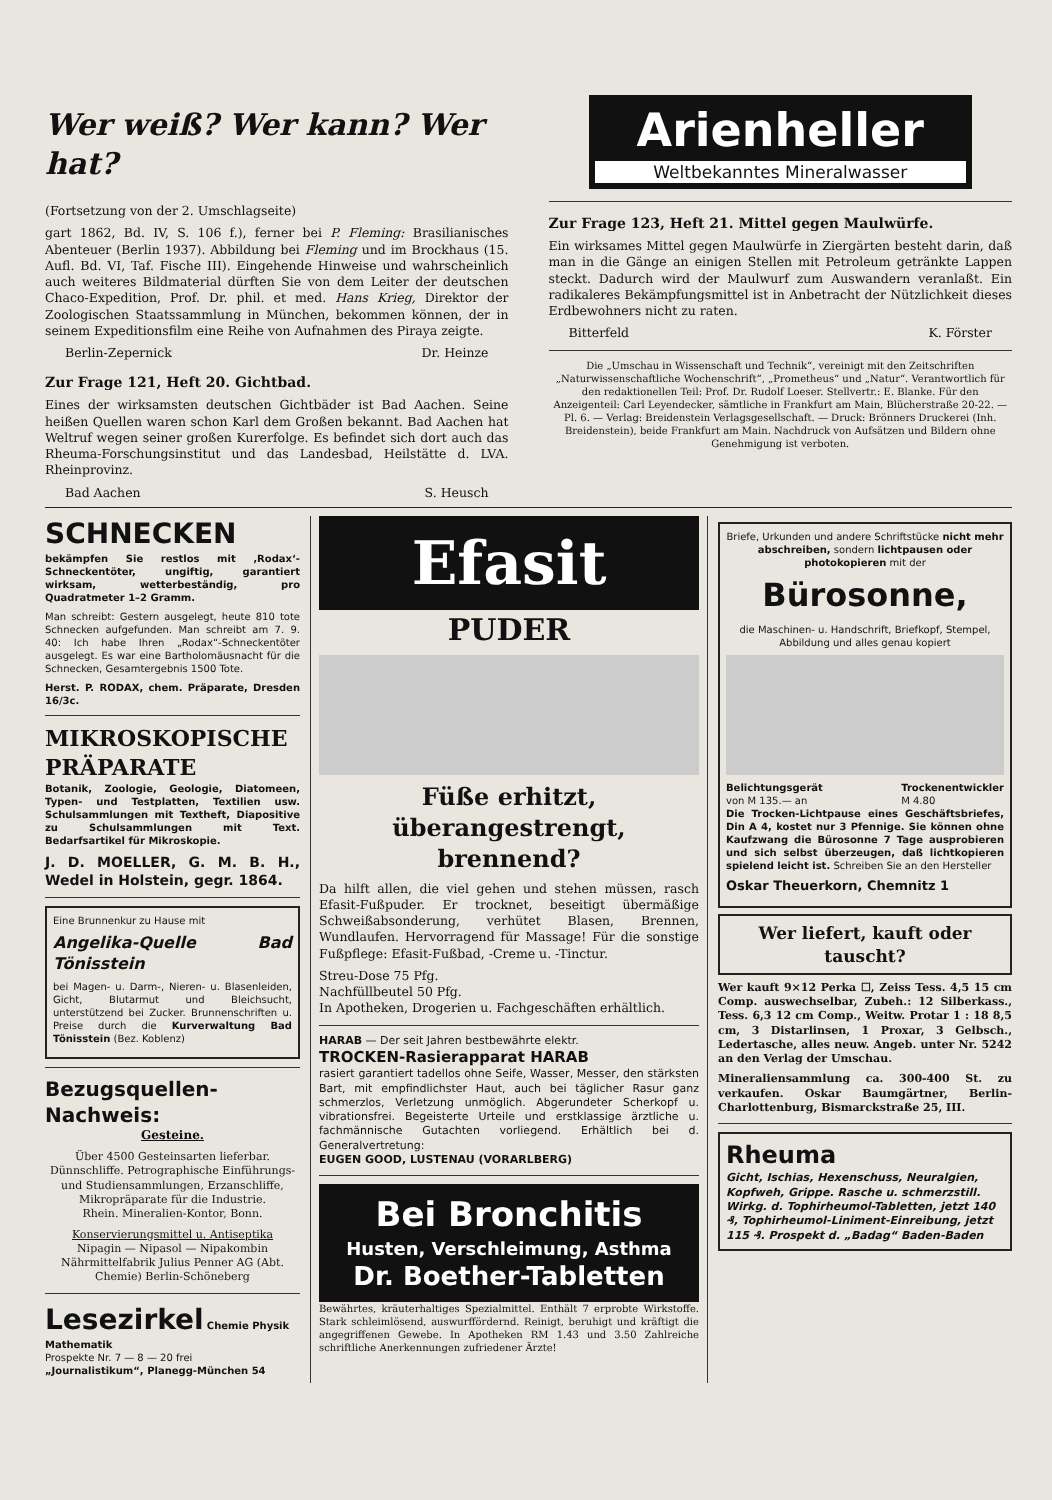Wer weiß? Wer kann? Wer hat?
(Fortsetzung von der 2. Umschlagseite)
gart 1862, Bd. IV, S. 106 f.), ferner bei P. Fleming: Brasilianisches Abenteuer (Berlin 1937). Abbildung bei Fleming und im Brockhaus (15. Aufl. Bd. VI, Taf. Fische III). Eingehende Hinweise und wahrscheinlich auch weiteres Bildmaterial dürften Sie von dem Leiter der deutschen Chaco-Expedition, Prof. Dr. phil. et med. Hans Krieg, Direktor der Zoologischen Staatssammlung in München, bekommen können, der in seinem Expeditionsfilm eine Reihe von Aufnahmen des Piraya zeigte.
Berlin-Zepernick Dr. Heinze
Zur Frage 121, Heft 20. Gichtbad.
Eines der wirksamsten deutschen Gichtbäder ist Bad Aachen. Seine heißen Quellen waren schon Karl dem Großen bekannt. Bad Aachen hat Weltruf wegen seiner großen Kurerfolge. Es befindet sich dort auch das Rheuma-Forschungsinstitut und das Landesbad, Heilstätte d. LVA. Rheinprovinz.
Bad Aachen S. Heusch
Arienheller
Weltbekanntes Mineralwasser
Zur Frage 123, Heft 21. Mittel gegen Maulwürfe.
Ein wirksames Mittel gegen Maulwürfe in Ziergärten besteht darin, daß man in die Gänge an einigen Stellen mit Petroleum getränkte Lappen steckt. Dadurch wird der Maulwurf zum Auswandern veranlaßt. Ein radikaleres Bekämpfungsmittel ist in Anbetracht der Nützlichkeit dieses Erdbewohners nicht zu raten.
Bitterfeld K. Förster
Die „Umschau in Wissenschaft und Technik“, vereinigt mit den Zeitschriften „Naturwissenschaftliche Wochenschrift“, „Prometheus“ und „Natur“. Verantwortlich für den redaktionellen Teil: Prof. Dr. Rudolf Loeser. Stellvertr.: E. Blanke. Für den Anzeigenteil: Carl Leyendecker, sämtliche in Frankfurt am Main, Blücherstraße 20-22. — Pl. 6. — Verlag: Breidenstein Verlagsgesellschaft. — Druck: Brönners Druckerei (Inh. Breidenstein), beide Frankfurt am Main. Nachdruck von Aufsätzen und Bildern ohne Genehmigung ist verboten.
SCHNECKEN
bekämpfen Sie restlos mit ‚Rodax‘-Schneckentöter, ungiftig, garantiert wirksam, wetterbeständig, pro Quadratmeter 1–2 Gramm.
Man schreibt: Gestern ausgelegt, heute 810 tote Schnecken aufgefunden. Man schreibt am 7. 9. 40: Ich habe Ihren „Rodax“-Schneckentöter ausgelegt. Es war eine Bartholomäusnacht für die Schnecken, Gesamtergebnis 1500 Tote.
Herst. P. RODAX, chem. Präparate, Dresden 16/3c.
MIKROSKOPISCHE PRÄPARATE
Botanik, Zoologie, Geologie, Diatomeen, Typen- und Testplatten, Textilien usw. Schulsammlungen mit Textheft, Diapositive zu Schulsammlungen mit Text. Bedarfsartikel für Mikroskopie.
J. D. MOELLER, G. M. B. H., Wedel in Holstein, gegr. 1864.
Eine Brunnenkur zu Hause mit
Angelika-Quelle Bad Tönisstein
bei Magen- u. Darm-, Nieren- u. Blasenleiden, Gicht, Blutarmut und Bleichsucht, unterstützend bei Zucker. Brunnenschriften u. Preise durch die Kurverwaltung Bad Tönisstein (Bez. Koblenz)
Bezugsquellen-Nachweis:
Gesteine.
Über 4500 Gesteinsarten lieferbar. Dünnschliffe. Petrographische Einführungs- und Studiensammlungen, Erzanschliffe, Mikropräparate für die Industrie.
Rhein. Mineralien-Kontor, Bonn.
Konservierungsmittel u. Antiseptika
Nipagin — Nipasol — Nipakombin Nährmittelfabrik Julius Penner AG (Abt. Chemie) Berlin-Schöneberg
Lesezirkel Chemie Physik Mathematik
Prospekte Nr. 7 — 8 — 20 frei
„Journalistikum“, Planegg-München 54
Efasit
PUDER
Füße erhitzt, überangestrengt, brennend?
Da hilft allen, die viel gehen und stehen müssen, rasch Efasit-Fußpuder. Er trocknet, beseitigt übermäßige Schweißabsonderung, verhütet Blasen, Brennen, Wundlaufen. Hervorragend für Massage! Für die sonstige Fußpflege: Efasit-Fußbad, -Creme u. -Tinctur.
Streu-Dose 75 Pfg.
Nachfüllbeutel 50 Pfg.
In Apotheken, Drogerien u. Fachgeschäften erhältlich.
HARAB — Der seit Jahren bestbewährte elektr.
TROCKEN-Rasierapparat HARAB
rasiert garantiert tadellos ohne Seife, Wasser, Messer, den stärksten Bart, mit empfindlichster Haut, auch bei täglicher Rasur ganz schmerzlos, Verletzung unmöglich. Abgerundeter Scherkopf u. vibrationsfrei. Begeisterte Urteile und erstklassige ärztliche u. fachmännische Gutachten vorliegend. Erhältlich bei d. Generalvertretung:
EUGEN GOOD, LUSTENAU (VORARLBERG)
Bei Bronchitis
Husten, Verschleimung, Asthma
Dr. Boether-Tabletten
Bewährtes, kräuterhaltiges Spezialmittel. Enthält 7 erprobte Wirkstoffe. Stark schleimlösend, auswurffördernd. Reinigt, beruhigt und kräftigt die angegriffenen Gewebe. In Apotheken RM 1.43 und 3.50 Zahlreiche schriftliche Anerkennungen zufriedener Ärzte!
Briefe, Urkunden und andere Schriftstücke nicht mehr abschreiben, sondern lichtpausen oder photokopieren mit der
Bürosonne,
die Maschinen- u. Handschrift, Briefkopf, Stempel, Abbildung und alles genau kopiert
Belichtungsgerät
von M 135.— an Trockenentwickler
M 4.80
Die Trocken-Lichtpause eines Geschäftsbriefes, Din A 4, kostet nur 3 Pfennige. Sie können ohne Kaufzwang die Bürosonne 7 Tage ausprobieren und sich selbst überzeugen, daß lichtkopieren spielend leicht ist. Schreiben Sie an den Hersteller
Oskar Theuerkorn, Chemnitz 1
Wer liefert, kauft oder tauscht?
Wer kauft 9×12 Perka ☐, Zeiss Tess. 4,5 15 cm Comp. auswechselbar, Zubeh.: 12 Silberkass., Tess. 6,3 12 cm Comp., Weitw. Protar 1 : 18 8,5 cm, 3 Distarlinsen, 1 Proxar, 3 Gelbsch., Ledertasche, alles neuw. Angeb. unter Nr. 5242 an den Verlag der Umschau.
Mineraliensammlung ca. 300-400 St. zu verkaufen. Oskar Baumgärtner, Berlin-Charlottenburg, Bismarckstraße 25, III.
Rheuma
Gicht, Ischias, Hexenschuss, Neuralgien, Kopfweh, Grippe. Rasche u. schmerzstill. Wirkg. d. Tophirheumol-Tabletten, jetzt 140 ₰, Tophirheumol-Liniment-Einreibung, jetzt 115 ₰. Prospekt d. „Badag“ Baden-Baden